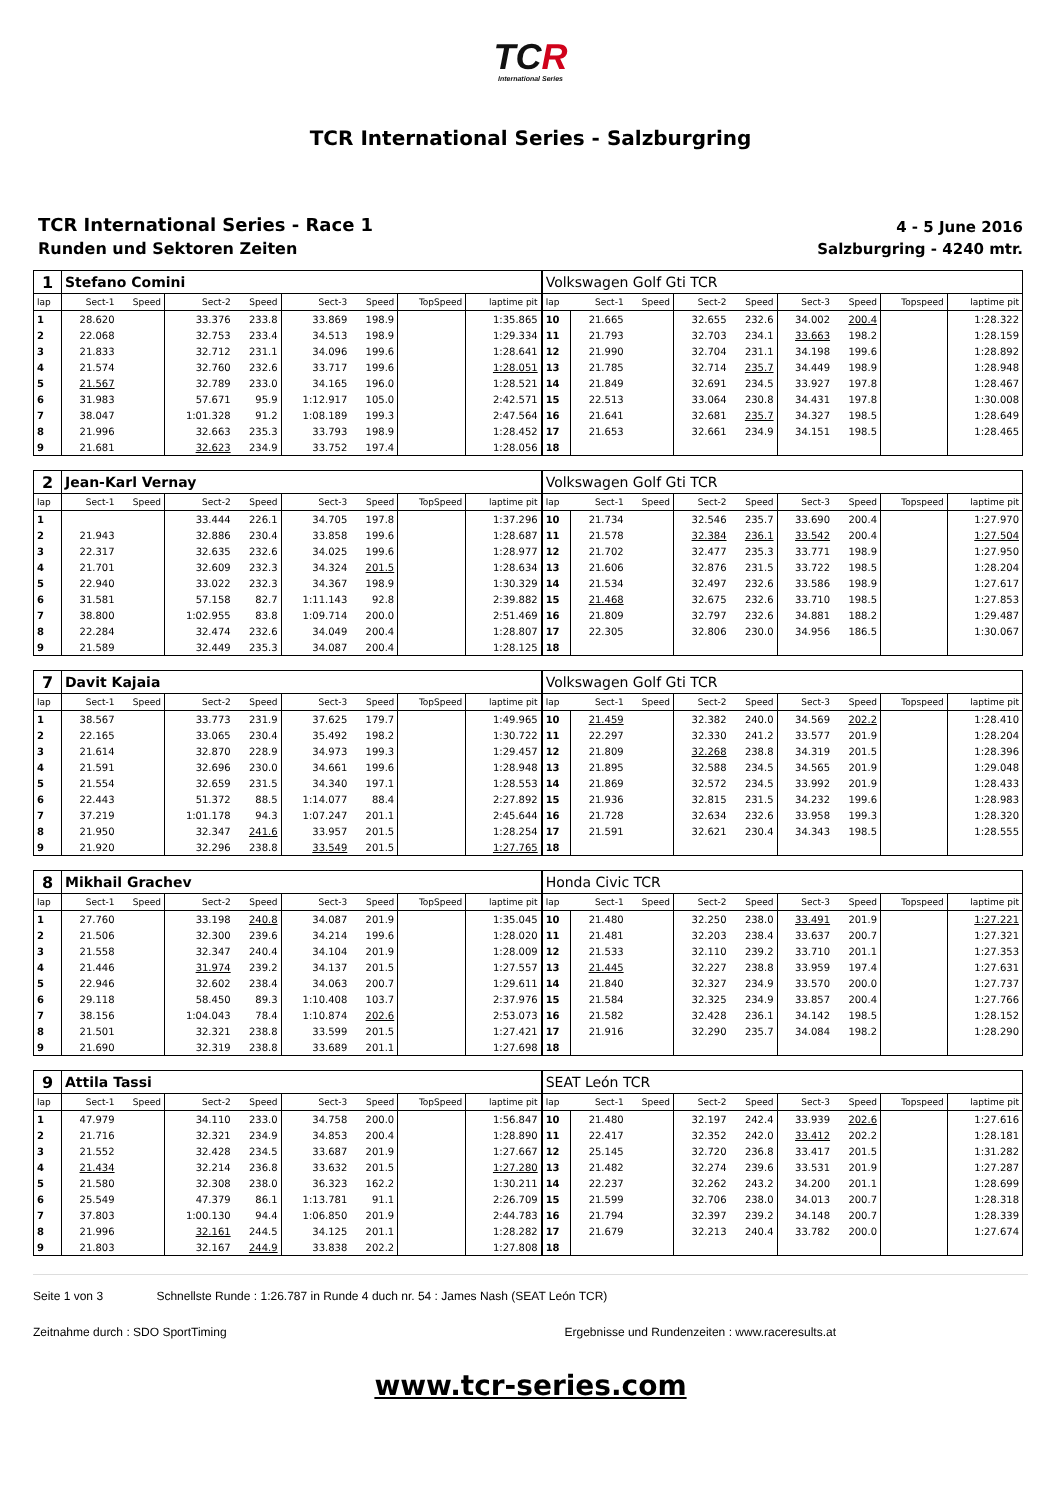TCR
International Series
TCR International Series - Salzburgring
TCR International Series - Race 1
Runden und Sektoren Zeiten
4 - 5 June 2016
Salzburgring - 4240 mtr.
| 1 | Stefano Comini | | | | | | | | Volkswagen Golf Gti TCR | | | | | | | | |
| lap | Sect-1 | Speed | Sect-2 | Speed | Sect-3 | Speed | TopSpeed | laptime pit | lap | Sect-1 | Speed | Sect-2 | Speed | Sect-3 | Speed | Topspeed | laptime pit |
| 1 | 28.620 | | 33.376 | 233.8 | 33.869 | 198.9 | | 1:35.865 | 10 | 21.665 | | 32.655 | 232.6 | 34.002 | 200.4 | | 1:28.322 |
| 2 | 22.068 | | 32.753 | 233.4 | 34.513 | 198.9 | | 1:29.334 | 11 | 21.793 | | 32.703 | 234.1 | 33.663 | 198.2 | | 1:28.159 |
| 3 | 21.833 | | 32.712 | 231.1 | 34.096 | 199.6 | | 1:28.641 | 12 | 21.990 | | 32.704 | 231.1 | 34.198 | 199.6 | | 1:28.892 |
| 4 | 21.574 | | 32.760 | 232.6 | 33.717 | 199.6 | | 1:28.051 | 13 | 21.785 | | 32.714 | 235.7 | 34.449 | 198.9 | | 1:28.948 |
| 5 | 21.567 | | 32.789 | 233.0 | 34.165 | 196.0 | | 1:28.521 | 14 | 21.849 | | 32.691 | 234.5 | 33.927 | 197.8 | | 1:28.467 |
| 6 | 31.983 | | 57.671 | 95.9 | 1:12.917 | 105.0 | | 2:42.571 | 15 | 22.513 | | 33.064 | 230.8 | 34.431 | 197.8 | | 1:30.008 |
| 7 | 38.047 | | 1:01.328 | 91.2 | 1:08.189 | 199.3 | | 2:47.564 | 16 | 21.641 | | 32.681 | 235.7 | 34.327 | 198.5 | | 1:28.649 |
| 8 | 21.996 | | 32.663 | 235.3 | 33.793 | 198.9 | | 1:28.452 | 17 | 21.653 | | 32.661 | 234.9 | 34.151 | 198.5 | | 1:28.465 |
| 9 | 21.681 | | 32.623 | 234.9 | 33.752 | 197.4 | | 1:28.056 | 18 | | | | | | | | |
| 2 | Jean-Karl Vernay | | | | | | | | Volkswagen Golf Gti TCR | | | | | | | | |
| lap | Sect-1 | Speed | Sect-2 | Speed | Sect-3 | Speed | TopSpeed | laptime pit | lap | Sect-1 | Speed | Sect-2 | Speed | Sect-3 | Speed | Topspeed | laptime pit |
| 1 | | | 33.444 | 226.1 | 34.705 | 197.8 | | 1:37.296 | 10 | 21.734 | | 32.546 | 235.7 | 33.690 | 200.4 | | 1:27.970 |
| 2 | 21.943 | | 32.886 | 230.4 | 33.858 | 199.6 | | 1:28.687 | 11 | 21.578 | | 32.384 | 236.1 | 33.542 | 200.4 | | 1:27.504 |
| 3 | 22.317 | | 32.635 | 232.6 | 34.025 | 199.6 | | 1:28.977 | 12 | 21.702 | | 32.477 | 235.3 | 33.771 | 198.9 | | 1:27.950 |
| 4 | 21.701 | | 32.609 | 232.3 | 34.324 | 201.5 | | 1:28.634 | 13 | 21.606 | | 32.876 | 231.5 | 33.722 | 198.5 | | 1:28.204 |
| 5 | 22.940 | | 33.022 | 232.3 | 34.367 | 198.9 | | 1:30.329 | 14 | 21.534 | | 32.497 | 232.6 | 33.586 | 198.9 | | 1:27.617 |
| 6 | 31.581 | | 57.158 | 82.7 | 1:11.143 | 92.8 | | 2:39.882 | 15 | 21.468 | | 32.675 | 232.6 | 33.710 | 198.5 | | 1:27.853 |
| 7 | 38.800 | | 1:02.955 | 83.8 | 1:09.714 | 200.0 | | 2:51.469 | 16 | 21.809 | | 32.797 | 232.6 | 34.881 | 188.2 | | 1:29.487 |
| 8 | 22.284 | | 32.474 | 232.6 | 34.049 | 200.4 | | 1:28.807 | 17 | 22.305 | | 32.806 | 230.0 | 34.956 | 186.5 | | 1:30.067 |
| 9 | 21.589 | | 32.449 | 235.3 | 34.087 | 200.4 | | 1:28.125 | 18 | | | | | | | | |
| 7 | Davit Kajaia | | | | | | | | Volkswagen Golf Gti TCR | | | | | | | | |
| lap | Sect-1 | Speed | Sect-2 | Speed | Sect-3 | Speed | TopSpeed | laptime pit | lap | Sect-1 | Speed | Sect-2 | Speed | Sect-3 | Speed | Topspeed | laptime pit |
| 1 | 38.567 | | 33.773 | 231.9 | 37.625 | 179.7 | | 1:49.965 | 10 | 21.459 | | 32.382 | 240.0 | 34.569 | 202.2 | | 1:28.410 |
| 2 | 22.165 | | 33.065 | 230.4 | 35.492 | 198.2 | | 1:30.722 | 11 | 22.297 | | 32.330 | 241.2 | 33.577 | 201.9 | | 1:28.204 |
| 3 | 21.614 | | 32.870 | 228.9 | 34.973 | 199.3 | | 1:29.457 | 12 | 21.809 | | 32.268 | 238.8 | 34.319 | 201.5 | | 1:28.396 |
| 4 | 21.591 | | 32.696 | 230.0 | 34.661 | 199.6 | | 1:28.948 | 13 | 21.895 | | 32.588 | 234.5 | 34.565 | 201.9 | | 1:29.048 |
| 5 | 21.554 | | 32.659 | 231.5 | 34.340 | 197.1 | | 1:28.553 | 14 | 21.869 | | 32.572 | 234.5 | 33.992 | 201.9 | | 1:28.433 |
| 6 | 22.443 | | 51.372 | 88.5 | 1:14.077 | 88.4 | | 2:27.892 | 15 | 21.936 | | 32.815 | 231.5 | 34.232 | 199.6 | | 1:28.983 |
| 7 | 37.219 | | 1:01.178 | 94.3 | 1:07.247 | 201.1 | | 2:45.644 | 16 | 21.728 | | 32.634 | 232.6 | 33.958 | 199.3 | | 1:28.320 |
| 8 | 21.950 | | 32.347 | 241.6 | 33.957 | 201.5 | | 1:28.254 | 17 | 21.591 | | 32.621 | 230.4 | 34.343 | 198.5 | | 1:28.555 |
| 9 | 21.920 | | 32.296 | 238.8 | 33.549 | 201.5 | | 1:27.765 | 18 | | | | | | | | |
| 8 | Mikhail Grachev | | | | | | | | Honda Civic TCR | | | | | | | | |
| lap | Sect-1 | Speed | Sect-2 | Speed | Sect-3 | Speed | TopSpeed | laptime pit | lap | Sect-1 | Speed | Sect-2 | Speed | Sect-3 | Speed | Topspeed | laptime pit |
| 1 | 27.760 | | 33.198 | 240.8 | 34.087 | 201.9 | | 1:35.045 | 10 | 21.480 | | 32.250 | 238.0 | 33.491 | 201.9 | | 1:27.221 |
| 2 | 21.506 | | 32.300 | 239.6 | 34.214 | 199.6 | | 1:28.020 | 11 | 21.481 | | 32.203 | 238.4 | 33.637 | 200.7 | | 1:27.321 |
| 3 | 21.558 | | 32.347 | 240.4 | 34.104 | 201.9 | | 1:28.009 | 12 | 21.533 | | 32.110 | 239.2 | 33.710 | 201.1 | | 1:27.353 |
| 4 | 21.446 | | 31.974 | 239.2 | 34.137 | 201.5 | | 1:27.557 | 13 | 21.445 | | 32.227 | 238.8 | 33.959 | 197.4 | | 1:27.631 |
| 5 | 22.946 | | 32.602 | 238.4 | 34.063 | 200.7 | | 1:29.611 | 14 | 21.840 | | 32.327 | 234.9 | 33.570 | 200.0 | | 1:27.737 |
| 6 | 29.118 | | 58.450 | 89.3 | 1:10.408 | 103.7 | | 2:37.976 | 15 | 21.584 | | 32.325 | 234.9 | 33.857 | 200.4 | | 1:27.766 |
| 7 | 38.156 | | 1:04.043 | 78.4 | 1:10.874 | 202.6 | | 2:53.073 | 16 | 21.582 | | 32.428 | 236.1 | 34.142 | 198.5 | | 1:28.152 |
| 8 | 21.501 | | 32.321 | 238.8 | 33.599 | 201.5 | | 1:27.421 | 17 | 21.916 | | 32.290 | 235.7 | 34.084 | 198.2 | | 1:28.290 |
| 9 | 21.690 | | 32.319 | 238.8 | 33.689 | 201.1 | | 1:27.698 | 18 | | | | | | | | |
| 9 | Attila Tassi | | | | | | | | SEAT León TCR | | | | | | | | |
| lap | Sect-1 | Speed | Sect-2 | Speed | Sect-3 | Speed | TopSpeed | laptime pit | lap | Sect-1 | Speed | Sect-2 | Speed | Sect-3 | Speed | Topspeed | laptime pit |
| 1 | 47.979 | | 34.110 | 233.0 | 34.758 | 200.0 | | 1:56.847 | 10 | 21.480 | | 32.197 | 242.4 | 33.939 | 202.6 | | 1:27.616 |
| 2 | 21.716 | | 32.321 | 234.9 | 34.853 | 200.4 | | 1:28.890 | 11 | 22.417 | | 32.352 | 242.0 | 33.412 | 202.2 | | 1:28.181 |
| 3 | 21.552 | | 32.428 | 234.5 | 33.687 | 201.9 | | 1:27.667 | 12 | 25.145 | | 32.720 | 236.8 | 33.417 | 201.5 | | 1:31.282 |
| 4 | 21.434 | | 32.214 | 236.8 | 33.632 | 201.5 | | 1:27.280 | 13 | 21.482 | | 32.274 | 239.6 | 33.531 | 201.9 | | 1:27.287 |
| 5 | 21.580 | | 32.308 | 238.0 | 36.323 | 162.2 | | 1:30.211 | 14 | 22.237 | | 32.262 | 243.2 | 34.200 | 201.1 | | 1:28.699 |
| 6 | 25.549 | | 47.379 | 86.1 | 1:13.781 | 91.1 | | 2:26.709 | 15 | 21.599 | | 32.706 | 238.0 | 34.013 | 200.7 | | 1:28.318 |
| 7 | 37.803 | | 1:00.130 | 94.4 | 1:06.850 | 201.9 | | 2:44.783 | 16 | 21.794 | | 32.397 | 239.2 | 34.148 | 200.7 | | 1:28.339 |
| 8 | 21.996 | | 32.161 | 244.5 | 34.125 | 201.1 | | 1:28.282 | 17 | 21.679 | | 32.213 | 240.4 | 33.782 | 200.0 | | 1:27.674 |
| 9 | 21.803 | | 32.167 | 244.9 | 33.838 | 202.2 | | 1:27.808 | 18 | | | | | | | | |
Seite 1 von 3 Schnellste Runde : 1:26.787 in Runde 4 duch nr. 54 : James Nash (SEAT León TCR)
Zeitnahme durch : SDO SportTiming Ergebnisse und Rundenzeiten : www.raceresults.at
www.tcr-series.com